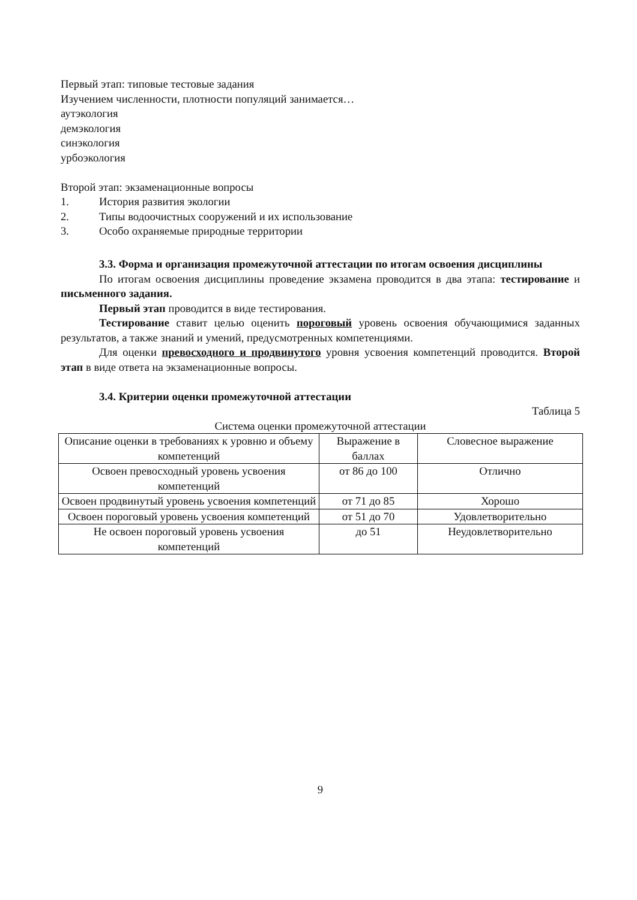Первый этап: типовые тестовые задания
Изучением численности, плотности популяций занимается…
аутэкология
демэкология
синэкология
урбоэкология
Второй этап: экзаменационные вопросы
1. История развития экологии
2. Типы водоочистных сооружений и их использование
3. Особо охраняемые природные территории
3.3. Форма и организация промежуточной аттестации по итогам освоения дисциплины
По итогам освоения дисциплины проведение экзамена проводится в два этапа: тестирование и письменного задания.
Первый этап проводится в виде тестирования.
Тестирование ставит целью оценить пороговый уровень освоения обучающимися заданных результатов, а также знаний и умений, предусмотренных компетенциями.
Для оценки превосходного и продвинутого уровня усвоения компетенций проводится. Второй этап в виде ответа на экзаменационные вопросы.
3.4. Критерии оценки промежуточной аттестации
Таблица 5
Система оценки промежуточной аттестации
| Описание оценки в требованиях к уровню и объему компетенций | Выражение в баллах | Словесное выражение |
| Освоен превосходный уровень усвоения компетенций | от 86 до 100 | Отлично |
| Освоен продвинутый уровень усвоения компетенций | от 71 до 85 | Хорошо |
| Освоен пороговый уровень усвоения компетенций | от 51 до 70 | Удовлетворительно |
| Не освоен пороговый уровень усвоения компетенций | до 51 | Неудовлетворительно |
9